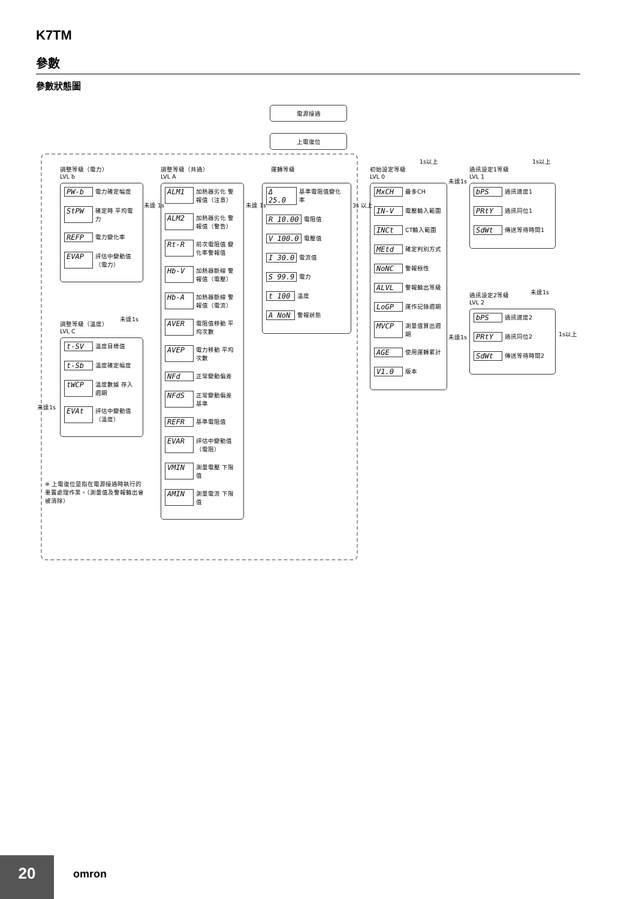K7TM
參數
參數狀態圖
電源接通
上電復位
調整等級（電力）
LVL b
PW-b 電力確定幅度
StPW 確定時 平均電力
REFP 電力變化率
EVAP 評估中變動值（電力）
未達 1s
未達1s
調整等級（溫度）
LVL C
t-SV 溫度目標值
t-Sb 溫度確定幅度
tWCP 溫度數據 存入週期
EVAt 評估中變動值（溫度）
未達1s
※ 上電復位是指在電源接通時執行的重置處理作業。（測量值及警報輸出會被清除）
調整等級（共通）
LVL A
ALM1 加熱器劣化 警報值（注意）
ALM2 加熱器劣化 警報值（警告）
Rt-R 前次電阻值 變化率警報值
Hb-V 加熱器斷線 警報值（電壓）
Hb-A 加熱器斷線 警報值（電流）
AVER 電阻值移動 平均次數
AVEP 電力移動 平均次數
NFd 正常變動偏差
NFdS 正常變動偏差 基準
REFR 基準電阻值
EVAR 評估中變動值（電阻）
VMIN 測量電壓 下限值
AMIN 測量電流 下限值
未達 1s
運轉等級
Δ 25.0 基準電阻值變化率
R 10.00 電阻值
V 100.0 電壓值
I 30.0 電流值
S 99.9 電力
t 100 溫度
A NoN 警報狀態
3s 以上
初始設定等級
LVL 0
1s以上
MxCH 最多CH
IN-V 電壓輸入範圍
INCt CT輸入範圍
MEtd 確定判別方式
NoNC 警報極性
ALVL 警報輸出等級
LoGP 運作記錄週期
MVCP 測量值算出週期
AGE 使用運轉累計
V1.0 版本
未達1s
未達1s
通訊設定1等級
LVL 1
1s以上
bPS 通訊速度1
PRtY 通訊同位1
SdWt 傳送等待時間1
未達1s
通訊設定2等級
LVL 2
1s以上
bPS 通訊速度2
PRtY 通訊同位2
SdWt 傳送等待時間2
20
omron